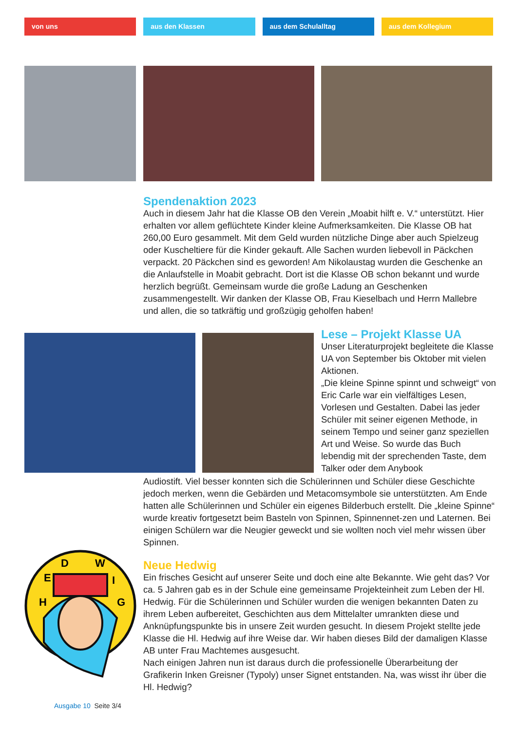von uns aus den Klassen aus dem Schulalltag aus dem Kollegium
Spendenaktion 2023
Auch in diesem Jahr hat die Klasse OB den Verein „Moabit hilft e. V.“ unterstützt. Hier erhalten vor allem geflüchtete Kinder kleine Aufmerksamkeiten. Die Klasse OB hat 260,00 Euro gesammelt. Mit dem Geld wurden nützliche Dinge aber auch Spielzeug oder Kuscheltiere für die Kinder gekauft. Alle Sachen wurden liebevoll in Päckchen verpackt. 20 Päckchen sind es geworden! Am Nikolaustag wurden die Geschenke an die Anlaufstelle in Moabit gebracht. Dort ist die Klasse OB schon bekannt und wurde herzlich begrüßt. Gemeinsam wurde die große Ladung an Geschenken zusammengestellt. Wir danken der Klasse OB, Frau Kieselbach und Herrn Mallebre und allen, die so tatkräftig und großzügig geholfen haben!
Lese – Projekt Klasse UA
Unser Literaturprojekt begleitete die Klasse UA von September bis Oktober mit vielen Aktionen.
„Die kleine Spinne spinnt und schweigt“ von Eric Carle war ein vielfältiges Lesen, Vorlesen und Gestalten. Dabei las jeder Schüler mit seiner eigenen Methode, in seinem Tempo und seiner ganz speziellen Art und Weise. So wurde das Buch lebendig mit der sprechenden Taste, dem Talker oder dem Anybook
Audiostift. Viel besser konnten sich die Schülerinnen und Schüler diese Geschichte jedoch merken, wenn die Gebärden und Metacomsymbole sie unterstützten. Am Ende hatten alle Schülerinnen und Schüler ein eigenes Bilderbuch erstellt. Die „kleine Spinne“ wurde kreativ fortgesetzt beim Basteln von Spinnen, Spinnennet-zen und Laternen. Bei einigen Schülern war die Neugier geweckt und sie wollten noch viel mehr wissen über Spinnen.
H
E
D
W
I
G
Neue Hedwig
Ein frisches Gesicht auf unserer Seite und doch eine alte Bekannte. Wie geht das? Vor ca. 5 Jahren gab es in der Schule eine gemeinsame Projekteinheit zum Leben der Hl. Hedwig. Für die Schülerinnen und Schüler wurden die wenigen bekannten Daten zu ihrem Leben aufbereitet, Geschichten aus dem Mittelalter umrankten diese und Anknüpfungspunkte bis in unsere Zeit wurden gesucht. In diesem Projekt stellte jede Klasse die Hl. Hedwig auf ihre Weise dar. Wir haben dieses Bild der damaligen Klasse AB unter Frau Machtemes ausgesucht.
Nach einigen Jahren nun ist daraus durch die professionelle Überarbeitung der Grafikerin Inken Greisner (Typoly) unser Signet entstanden. Na, was wisst ihr über die Hl. Hedwig?
Ausgabe 10 Seite 3/4